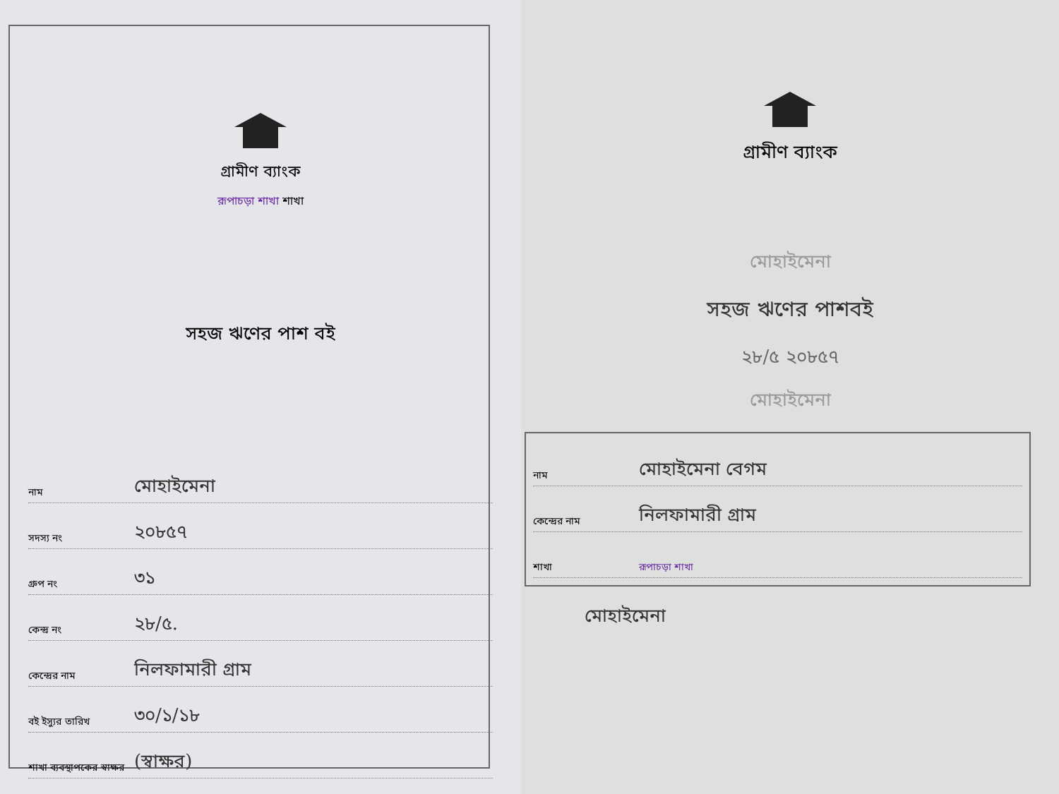গ্রামীণ ব্যাংক
রূপাচড়া শাখা শাখা
সহজ ঋণের পাশ বই
নাম মোহাইমেনা
সদস্য নং ২০৮৫৭
গ্রুপ নং ৩১
কেন্দ্র নং ২৮/৫.
কেন্দ্রের নাম নিলফামারী গ্রাম
বই ইস্যুর তারিখ ৩০/১/১৮
শাখা ব্যবস্থাপকের স্বাক্ষর (স্বাক্ষর)
গ্রামীণ ব্যাংক
মোহাইমেনা
সহজ ঋণের পাশবই
২৮/৫ ২০৮৫৭
মোহাইমেনা
নাম মোহাইমেনা বেগম
কেন্দ্রের নাম নিলফামারী গ্রাম
শাখা রূপাচড়া শাখা
মোহাইমেনা